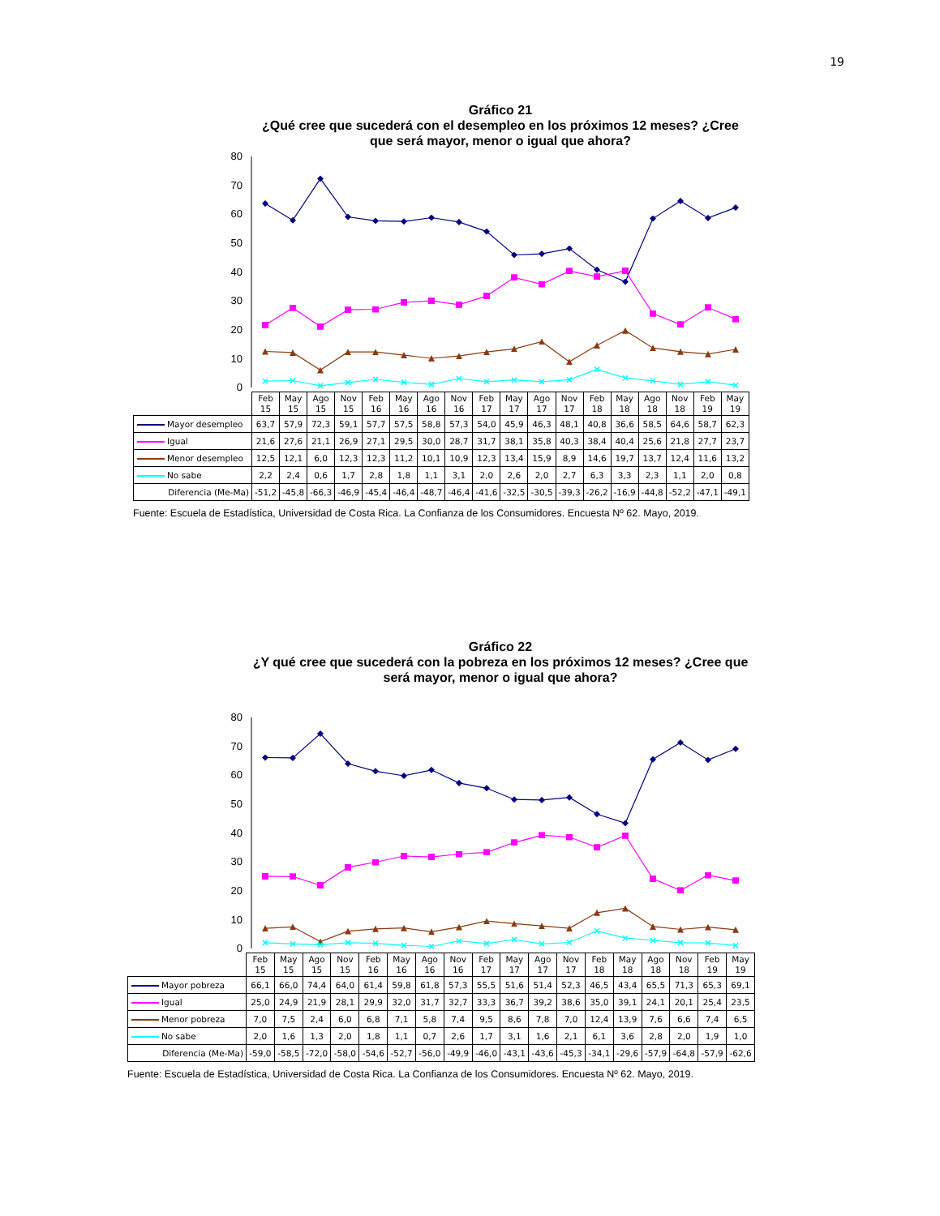19
Gráfico 21
¿Qué cree que sucederá con el desempleo en los próximos 12 meses? ¿Cree que será mayor, menor o igual que ahora?
80
70
60
50
40
30
20
10
0
| | Feb 15 | May 15 | Ago 15 | Nov 15 | Feb 16 | May 16 | Ago 16 | Nov 16 | Feb 17 | May 17 | Ago 17 | Nov 17 | Feb 18 | May 18 | Ago 18 | Nov 18 | Feb 19 | May 19 |
| --- | --- | --- | --- | --- | --- | --- | --- | --- | --- | --- | --- | --- | --- | --- | --- | --- | --- | --- |
| Mayor desempleo | 63,7 | 57,9 | 72,3 | 59,1 | 57,7 | 57,5 | 58,8 | 57,3 | 54,0 | 45,9 | 46,3 | 48,1 | 40,8 | 36,6 | 58,5 | 64,6 | 58,7 | 62,3 |
| Igual | 21,6 | 27,6 | 21,1 | 26,9 | 27,1 | 29,5 | 30,0 | 28,7 | 31,7 | 38,1 | 35,8 | 40,3 | 38,4 | 40,4 | 25,6 | 21,8 | 27,7 | 23,7 |
| Menor desempleo | 12,5 | 12,1 | 6,0 | 12,3 | 12,3 | 11,2 | 10,1 | 10,9 | 12,3 | 13,4 | 15,9 | 8,9 | 14,6 | 19,7 | 13,7 | 12,4 | 11,6 | 13,2 |
| No sabe | 2,2 | 2,4 | 0,6 | 1,7 | 2,8 | 1,8 | 1,1 | 3,1 | 2,0 | 2,6 | 2,0 | 2,7 | 6,3 | 3,3 | 2,3 | 1,1 | 2,0 | 0,8 |
| Diferencia (Me-Ma) | -51,2 | -45,8 | -66,3 | -46,9 | -45,4 | -46,4 | -48,7 | -46,4 | -41,6 | -32,5 | -30,5 | -39,3 | -26,2 | -16,9 | -44,8 | -52,2 | -47,1 | -49,1 |
Fuente: Escuela de Estadística, Universidad de Costa Rica. La Confianza de los Consumidores. Encuesta Nº 62. Mayo, 2019.
Gráfico 22
¿Y qué cree que sucederá con la pobreza en los próximos 12 meses? ¿Cree que será mayor, menor o igual que ahora?
80
70
60
50
40
30
20
10
0
| | Feb 15 | May 15 | Ago 15 | Nov 15 | Feb 16 | May 16 | Ago 16 | Nov 16 | Feb 17 | May 17 | Ago 17 | Nov 17 | Feb 18 | May 18 | Ago 18 | Nov 18 | Feb 19 | May 19 |
| --- | --- | --- | --- | --- | --- | --- | --- | --- | --- | --- | --- | --- | --- | --- | --- | --- | --- | --- |
| Mayor pobreza | 66,1 | 66,0 | 74,4 | 64,0 | 61,4 | 59,8 | 61,8 | 57,3 | 55,5 | 51,6 | 51,4 | 52,3 | 46,5 | 43,4 | 65,5 | 71,3 | 65,3 | 69,1 |
| Igual | 25,0 | 24,9 | 21,9 | 28,1 | 29,9 | 32,0 | 31,7 | 32,7 | 33,3 | 36,7 | 39,2 | 38,6 | 35,0 | 39,1 | 24,1 | 20,1 | 25,4 | 23,5 |
| Menor pobreza | 7,0 | 7,5 | 2,4 | 6,0 | 6,8 | 7,1 | 5,8 | 7,4 | 9,5 | 8,6 | 7,8 | 7,0 | 12,4 | 13,9 | 7,6 | 6,6 | 7,4 | 6,5 |
| No sabe | 2,0 | 1,6 | 1,3 | 2,0 | 1,8 | 1,1 | 0,7 | 2,6 | 1,7 | 3,1 | 1,6 | 2,1 | 6,1 | 3,6 | 2,8 | 2,0 | 1,9 | 1,0 |
| Diferencia (Me-Ma) | -59,0 | -58,5 | -72,0 | -58,0 | -54,6 | -52,7 | -56,0 | -49,9 | -46,0 | -43,1 | -43,6 | -45,3 | -34,1 | -29,6 | -57,9 | -64,8 | -57,9 | -62,6 |
Fuente: Escuela de Estadística, Universidad de Costa Rica. La Confianza de los Consumidores. Encuesta Nº 62. Mayo, 2019.